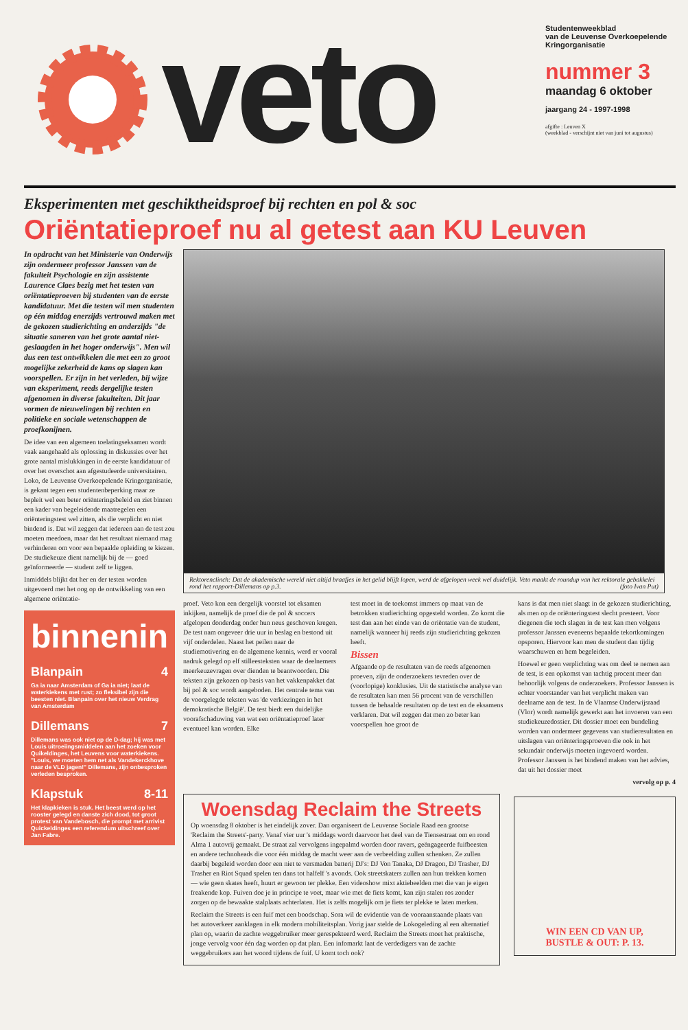veto
Studentenweekblad
van de Leuvense Overkoepelende
Kringorganisatie
nummer 3
maandag 6 oktober
jaargang 24 - 1997-1998
afgifte : Leuven X
(weekblad - verschijnt niet van juni tot augustus)
Eksperimenten met geschiktheidsproef bij rechten en pol & soc
Oriëntatieproef nu al getest aan KU Leuven
In opdracht van het Ministerie van Onderwijs zijn ondermeer professor Janssen van de fakulteit Psychologie en zijn assistente Laurence Claes bezig met het testen van oriëntatieproeven bij studenten van de eerste kandidatuur. Met die testen wil men studenten op één middag enerzijds vertrouwd maken met de gekozen studierichting en anderzijds "de situatie saneren van het grote aantal niet-geslaagden in het hoger onderwijs". Men wil dus een test ontwikkelen die met een zo groot mogelijke zekerheid de kans op slagen kan voorspellen. Er zijn in het verleden, bij wijze van eksperiment, reeds dergelijke testen afgenomen in diverse fakulteiten. Dit jaar vormen de nieuwelingen bij rechten en politieke en sociale wetenschappen de proefkonijnen.
De idee van een algemeen toelatingseksamen wordt vaak aangehaald als oplossing in diskussies over het grote aantal mislukkingen in de eerste kandidatuur of over het overschot aan afgestudeerde universitairen. Loko, de Leuvense Overkoepelende Kringorganisatie, is gekant tegen een studentenbeperking maar ze bepleit wel een beter oriënteringsbeleid en ziet binnen een kader van begeleidende maatregelen een oriënteringstest wel zitten, als die verplicht en niet bindend is. Dat wil zeggen dat iedereen aan de test zou moeten meedoen, maar dat het resultaat niemand mag verhinderen om voor een bepaalde opleiding te kiezen. De studiekeuze dient namelijk bij de — goed geïnformeerde — student zelf te liggen.
Inmiddels blijkt dat her en der testen worden uitgevoerd met het oog op de ontwikkeling van een algemene oriëntatie-
binnenin
Blanpain 4
Ga ia naar Amsterdam of Ga ia niet; laat de waterkiekens met rust; zo fleksibel zijn die beesten niet. Blanpain over het nieuw Verdrag van Amsterdam
Dillemans 7
Dillemans was ook niet op de D-dag; hij was met Louis uitroeiingsmiddelen aan het zoeken voor Quikeldinges, het Leuvens voor waterkiekens. "Louis, we moeten hem net als Vandekerckhove naar de VLD jagen!" Dillemans, zijn onbesproken verleden besproken.
Klapstuk 8-11
Het klapkieken is stuk. Het beest werd op het rooster gelegd en danste zich dood, tot groot protest van Vandebosch, die prompt met arrivist Quickeldinges een referendum uitschreef over Jan Fabre.
Rektorenclinch: Dat de akademische wereld niet altijd braafjes in het gelid blijft lopen, werd de afgelopen week wel duidelijk. Veto maakt de roundup van het rektorale gebakkelei rond het rapport-Dillemans op p.3. (foto Ivan Put)
proef. Veto kon een dergelijk voorstel tot eksamen inkijken, namelijk de proef die de pol & soccers afgelopen donderdag onder hun neus geschoven kregen. De test nam ongeveer drie uur in beslag en bestond uit vijf onderdelen. Naast het peilen naar de studiemotivering en de algemene kennis, werd er vooral nadruk gelegd op elf stilleesteksten waar de deelnemers meerkeuzevragen over dienden te beantwoorden. Die teksten zijn gekozen op basis van het vakkenpakket dat bij pol & soc wordt aangeboden. Het centrale tema van de voorgelegde teksten was 'de verkiezingen in het demokratische België'. De test biedt een duidelijke voorafschaduwing van wat een oriëntatieproef later eventueel kan worden. Elke
test moet in de toekomst immers op maat van de betrokken studierichting opgesteld worden. Zo komt die test dan aan het einde van de oriëntatie van de student, namelijk wanneer hij reeds zijn studierichting gekozen heeft.
Bissen
Afgaande op de resultaten van de reeds afgenomen proeven, zijn de onderzoekers tevreden over de (voorlopige) konklusies. Uit de statistische analyse van de resultaten kan men 56 procent van de verschillen tussen de behaalde resultaten op de test en de eksamens verklaren. Dat wil zeggen dat men zo beter kan voorspellen hoe groot de
kans is dat men niet slaagt in de gekozen studierichting, als men op de oriënteringstest slecht presteert. Voor diegenen die toch slagen in de test kan men volgens professor Janssen eveneens bepaalde tekortkomingen opsporen. Hiervoor kan men de student dan tijdig waarschuwen en hem begeleiden.
Hoewel er geen verplichting was om deel te nemen aan de test, is een opkomst van tachtig procent meer dan behoorlijk volgens de onderzoekers. Professor Janssen is echter voorstander van het verplicht maken van deelname aan de test. In de Vlaamse Onderwijsraad (Vlor) wordt namelijk gewerkt aan het invoeren van een studiekeuzedossier. Dit dossier moet een bundeling worden van ondermeer gegevens van studieresultaten en uitslagen van oriënteringsproeven die ook in het sekundair onderwijs moeten ingevoerd worden. Professor Janssen is het bindend maken van het advies, dat uit het dossier moet
vervolg op p. 4
Woensdag Reclaim the Streets
Op woensdag 8 oktober is het eindelijk zover. Dan organiseert de Leuvense Sociale Raad een grootse 'Reclaim the Streets'-party. Vanaf vier uur 's middags wordt daarvoor het deel van de Tiensestraat om en rond Alma 1 autovrij gemaakt. De straat zal vervolgens ingepalmd worden door ravers, geëngageerde fuifbeesten en andere technoheads die voor één middag de macht weer aan de verbeelding zullen schenken. Ze zullen daarbij begeleid worden door een niet te versmaden batterij DJ's: DJ Von Tanaka, DJ Dragon, DJ Trasher, DJ Trasher en Riot Squad spelen ten dans tot halfelf 's avonds. Ook streetskaters zullen aan hun trekken komen — wie geen skates heeft, huurt er gewoon ter plekke. Een videoshow mixt aktiebeelden met die van je eigen freakende kop. Fuiven doe je in principe te voet, maar wie met de fiets komt, kan zijn stalen ros zonder zorgen op de bewaakte stalplaats achterlaten. Het is zelfs mogelijk om je fiets ter plekke te laten merken.
Reclaim the Streets is een fuif met een boodschap. Sora wil de evidentie van de vooraanstaande plaats van het autoverkeer aanklagen in elk modern mobiliteitsplan. Vorig jaar stelde de Lokogeleding al een alternatief plan op, waarin de zachte weggebruiker meer gerespekteerd werd. Reclaim the Streets moet het praktische, jonge vervolg voor één dag worden op dat plan. Een infomarkt laat de verdedigers van de zachte weggebruikers aan het woord tijdens de fuif. U komt toch ook?
WIN EEN CD VAN UP,
BUSTLE & OUT: P. 13.